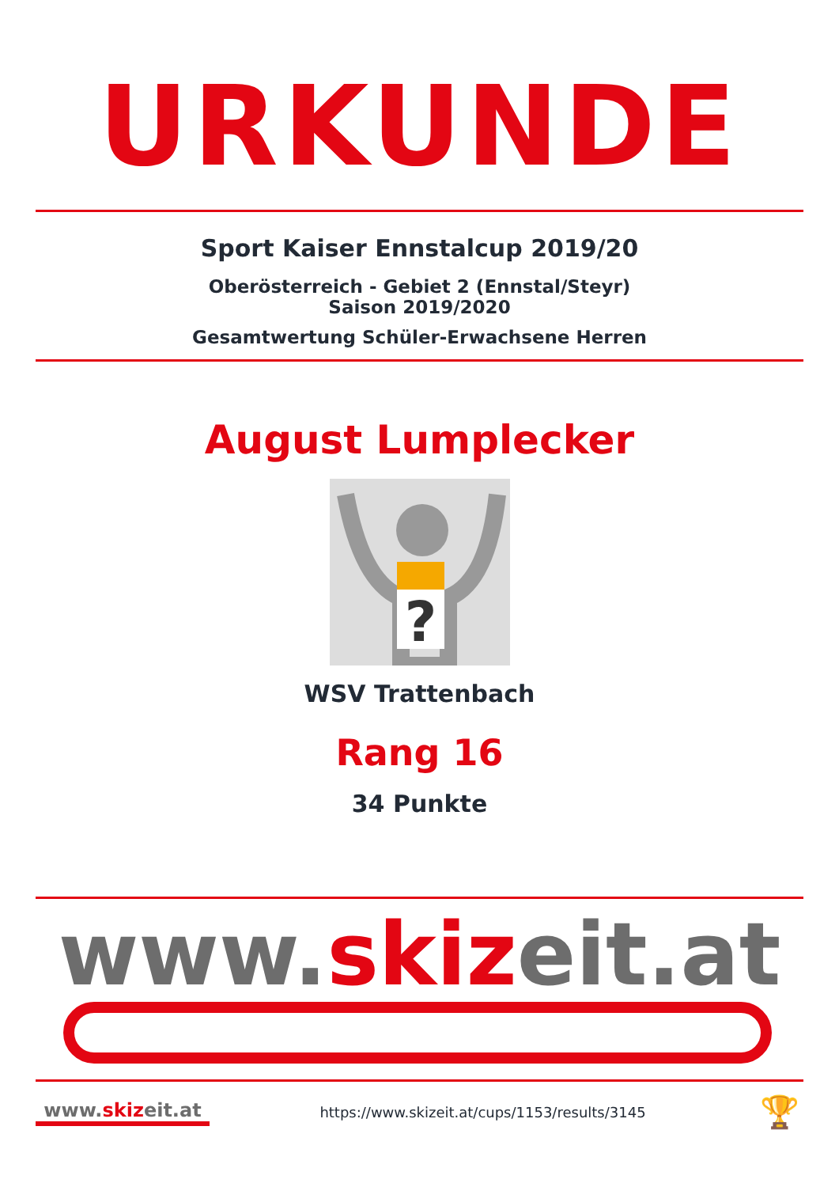URKUNDE
Sport Kaiser Ennstalcup 2019/20
Oberösterreich - Gebiet 2 (Ennstal/Steyr)
Saison 2019/2020
Gesamtwertung Schüler-Erwachsene Herren
August Lumplecker
?
WSV Trattenbach
Rang 16
34 Punkte
www.skizeit.at
www.skizeit.at
https://www.skizeit.at/cups/1153/results/3145
🏆